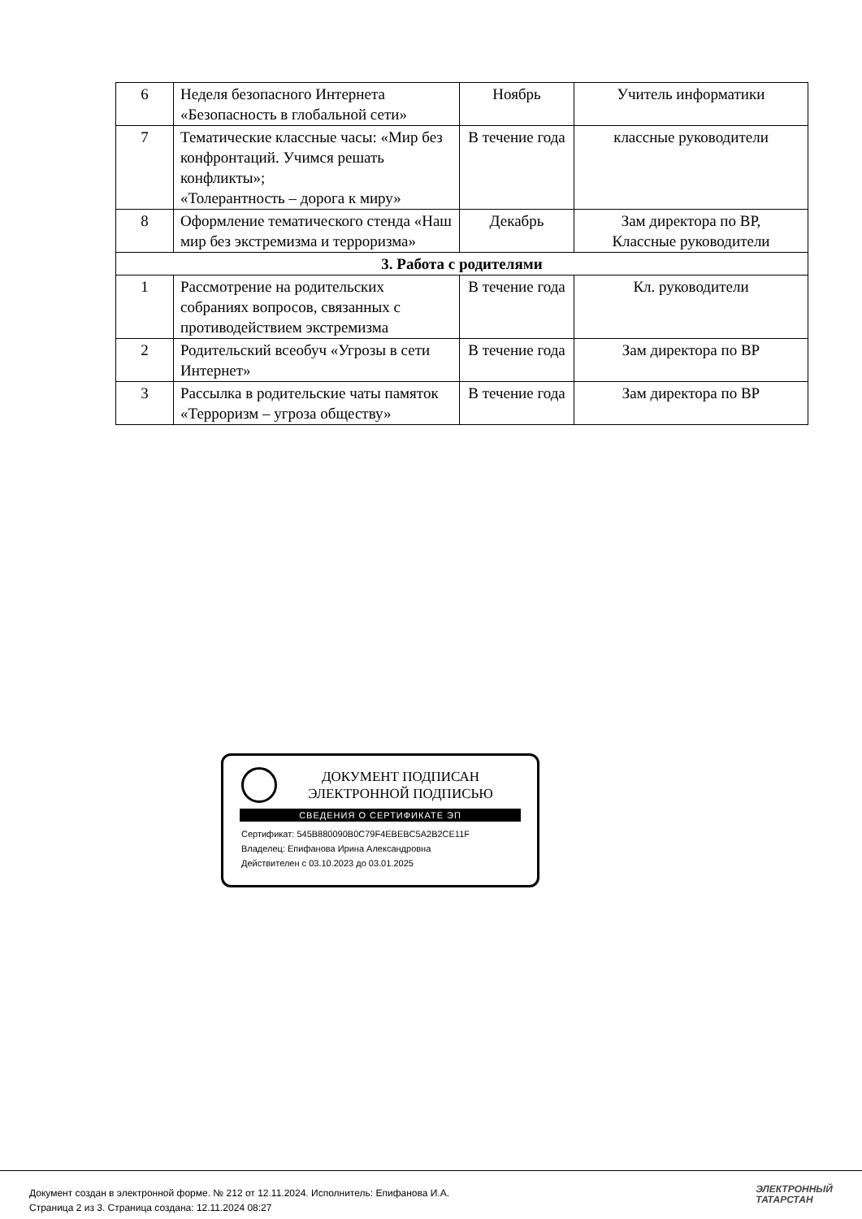| 6 | Неделя безопасного Интернета «Безопасность в глобальной сети» | Ноябрь | Учитель информатики |
| 7 | Тематические классные часы: «Мир без конфронтаций. Учимся решать конфликты»; «Толерантность – дорога к миру» | В течение года | классные руководители |
| 8 | Оформление тематического стенда «Наш мир без экстремизма и терроризма» | Декабрь | Зам директора по ВР, Классные руководители |
| 3. Работа с родителями | | | |
| 1 | Рассмотрение на родительских собраниях вопросов, связанных с противодействием экстремизма | В течение года | Кл. руководители |
| 2 | Родительский всеобуч «Угрозы в сети Интернет» | В течение года | Зам директора по ВР |
| 3 | Рассылка в родительские чаты памяток «Терроризм – угроза обществу» | В течение года | Зам директора по ВР |
ДОКУМЕНТ ПОДПИСАН
ЭЛЕКТРОННОЙ ПОДПИСЬЮ
СВЕДЕНИЯ О СЕРТИФИКАТЕ ЭП
Сертификат: 545B880090B0C79F4EBEBC5A2B2CE11F
Владелец: Епифанова Ирина Александровна
Действителен с 03.10.2023 до 03.01.2025
Документ создан в электронной форме. № 212 от 12.11.2024. Исполнитель: Епифанова И.А.
Страница 2 из 3. Страница создана: 12.11.2024 08:27
ЭЛЕКТРОННЫЙ
ТАТАРСТАН